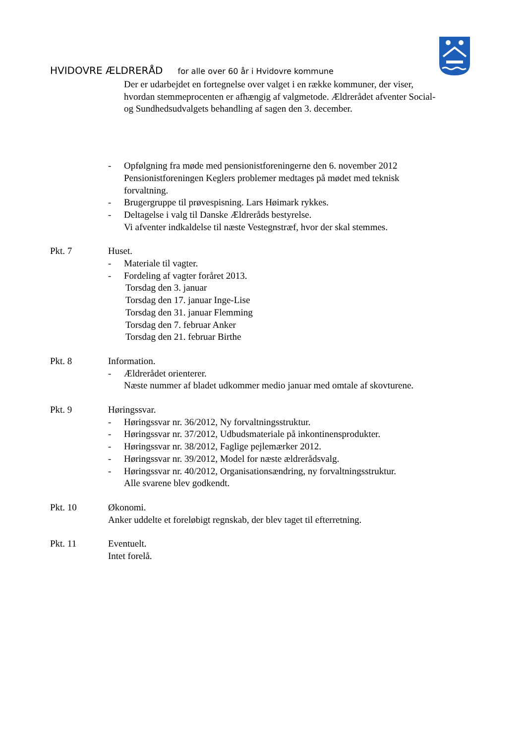HVIDOVRE ÆLDRERÅD for alle over 60 år i Hvidovre kommune
Der er udarbejdet en fortegnelse over valget i en række kommuner, der viser,
hvordan stemmeprocenten er afhængig af valgmetode. Ældrerådet afventer Social-
og Sundhedsudvalgets behandling af sagen den 3. december.
- Opfølgning fra møde med pensionistforeningerne den 6. november 2012
Pensionistforeningen Keglers problemer medtages på mødet med teknisk
forvaltning.
- Brugergruppe til prøvespisning. Lars Høimark rykkes.
- Deltagelse i valg til Danske Ældreråds bestyrelse.
Vi afventer indkaldelse til næste Vestegnstræf, hvor der skal stemmes.
Pkt. 7 Huset.
- Materiale til vagter.
- Fordeling af vagter foråret 2013.
Torsdag den 3. januar
Torsdag den 17. januar Inge-Lise
Torsdag den 31. januar Flemming
Torsdag den 7. februar Anker
Torsdag den 21. februar Birthe
Pkt. 8 Information.
- Ældrerådet orienterer.
Næste nummer af bladet udkommer medio januar med omtale af skovturene.
Pkt. 9 Høringssvar.
- Høringssvar nr. 36/2012, Ny forvaltningsstruktur.
- Høringssvar nr. 37/2012, Udbudsmateriale på inkontinensprodukter.
- Høringssvar nr. 38/2012, Faglige pejlemærker 2012.
- Høringssvar nr. 39/2012, Model for næste ældrerådsvalg.
- Høringssvar nr. 40/2012, Organisationsændring, ny forvaltningsstruktur.
Alle svarene blev godkendt.
Pkt. 10 Økonomi.
Anker uddelte et foreløbigt regnskab, der blev taget til efterretning.
Pkt. 11 Eventuelt.
Intet forelå.